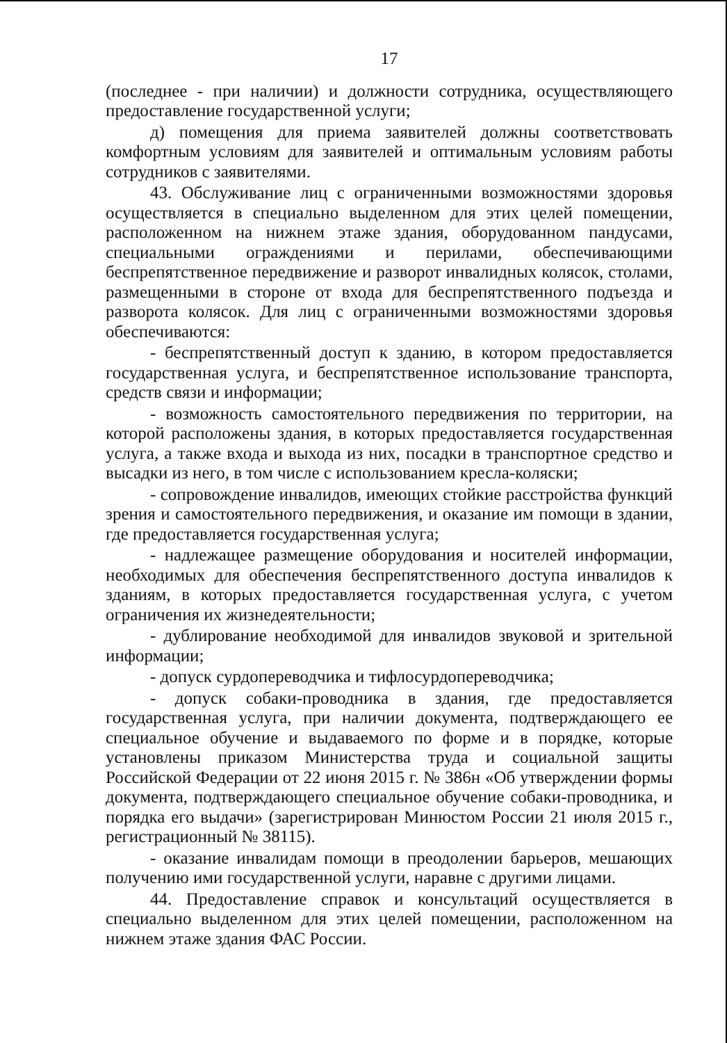17
(последнее - при наличии) и должности сотрудника, осуществляющего предоставление государственной услуги;
д) помещения для приема заявителей должны соответствовать комфортным условиям для заявителей и оптимальным условиям работы сотрудников с заявителями.
43. Обслуживание лиц с ограниченными возможностями здоровья осуществляется в специально выделенном для этих целей помещении, расположенном на нижнем этаже здания, оборудованном пандусами, специальными ограждениями и перилами, обеспечивающими беспрепятственное передвижение и разворот инвалидных колясок, столами, размещенными в стороне от входа для беспрепятственного подъезда и разворота колясок. Для лиц с ограниченными возможностями здоровья обеспечиваются:
- беспрепятственный доступ к зданию, в котором предоставляется государственная услуга, и беспрепятственное использование транспорта, средств связи и информации;
- возможность самостоятельного передвижения по территории, на которой расположены здания, в которых предоставляется государственная услуга, а также входа и выхода из них, посадки в транспортное средство и высадки из него, в том числе с использованием кресла-коляски;
- сопровождение инвалидов, имеющих стойкие расстройства функций зрения и самостоятельного передвижения, и оказание им помощи в здании, где предоставляется государственная услуга;
- надлежащее размещение оборудования и носителей информации, необходимых для обеспечения беспрепятственного доступа инвалидов к зданиям, в которых предоставляется государственная услуга, с учетом ограничения их жизнедеятельности;
- дублирование необходимой для инвалидов звуковой и зрительной информации;
- допуск сурдопереводчика и тифлосурдопереводчика;
- допуск собаки-проводника в здания, где предоставляется государственная услуга, при наличии документа, подтверждающего ее специальное обучение и выдаваемого по форме и в порядке, которые установлены приказом Министерства труда и социальной защиты Российской Федерации от 22 июня 2015 г. № 386н «Об утверждении формы документа, подтверждающего специальное обучение собаки-проводника, и порядка его выдачи» (зарегистрирован Минюстом России 21 июля 2015 г., регистрационный № 38115).
- оказание инвалидам помощи в преодолении барьеров, мешающих получению ими государственной услуги, наравне с другими лицами.
44. Предоставление справок и консультаций осуществляется в специально выделенном для этих целей помещении, расположенном на нижнем этаже здания ФАС России.